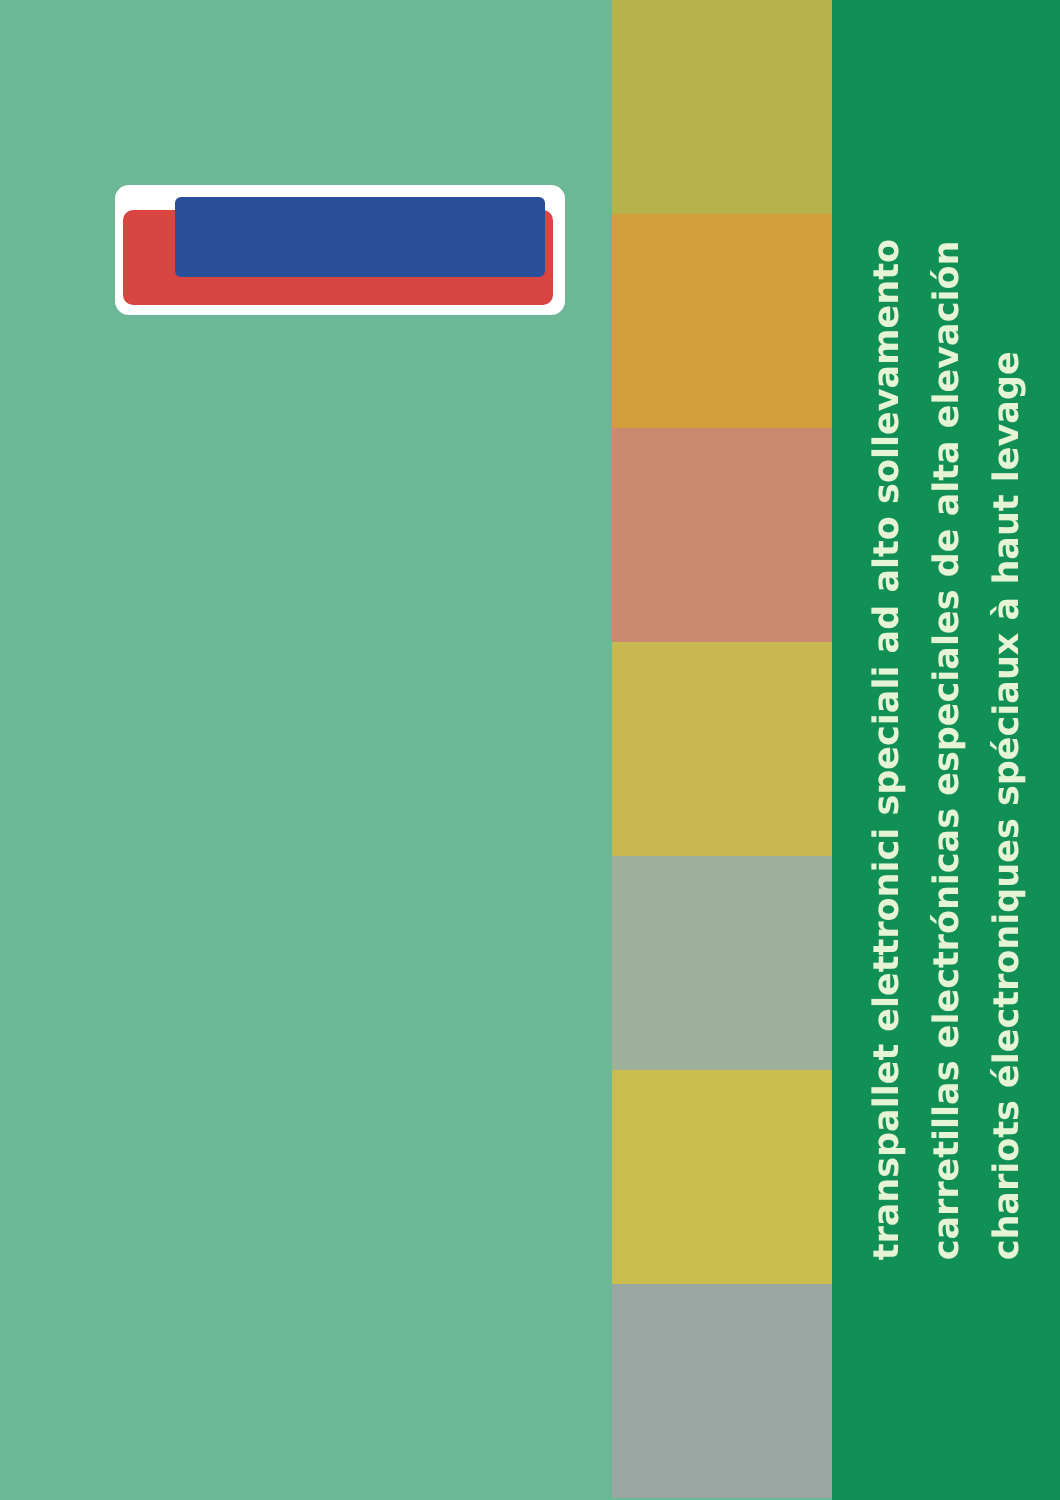transpallet elettronici speciali ad alto sollevamento
carretillas electrónicas especiales de alta elevación
chariots électroniques spéciaux à haut levage